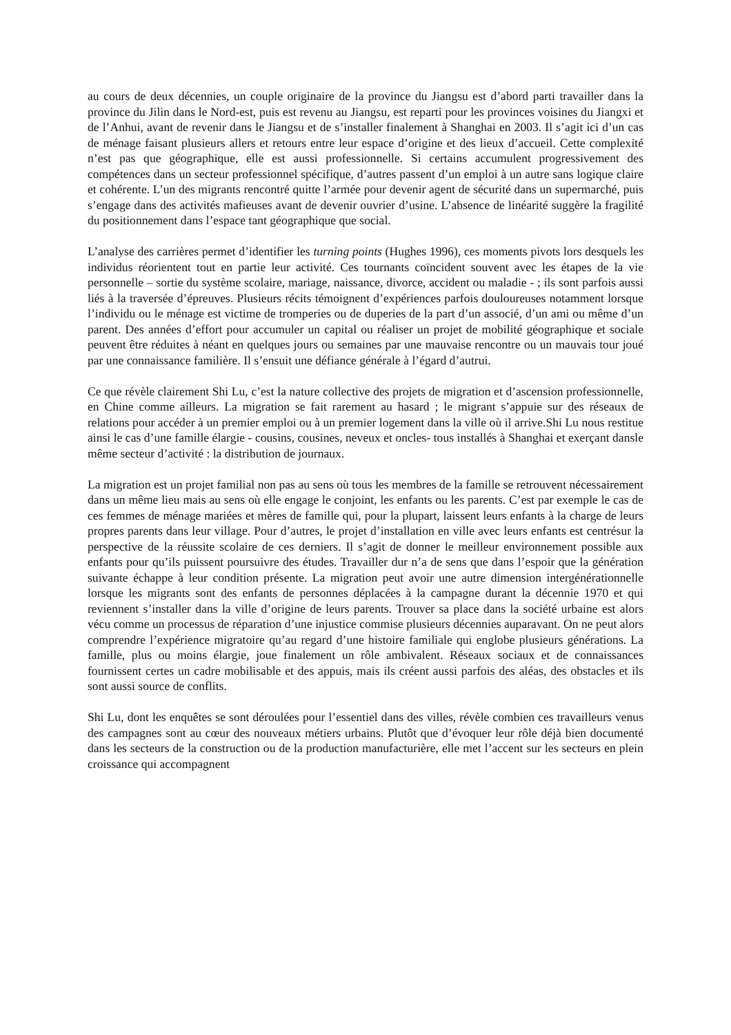au cours de deux décennies, un couple originaire de la province du Jiangsu est d’abord parti travailler dans la province du Jilin dans le Nord-est, puis est revenu au Jiangsu, est reparti pour les provinces voisines du Jiangxi et de l’Anhui, avant de revenir dans le Jiangsu et de s’installer finalement à Shanghai en 2003. Il s’agit ici d’un cas de ménage faisant plusieurs allers et retours entre leur espace d’origine et des lieux d’accueil. Cette complexité n’est pas que géographique, elle est aussi professionnelle. Si certains accumulent progressivement des compétences dans un secteur professionnel spécifique, d’autres passent d’un emploi à un autre sans logique claire et cohérente. L’un des migrants rencontré quitte l’armée pour devenir agent de sécurité dans un supermarché, puis s’engage dans des activités mafieuses avant de devenir ouvrier d’usine. L’absence de linéarité suggère la fragilité du positionnement dans l’espace tant géographique que social.
L’analyse des carrières permet d’identifier les turning points (Hughes 1996), ces moments pivots lors desquels les individus réorientent tout en partie leur activité. Ces tournants coïncident souvent avec les étapes de la vie personnelle – sortie du système scolaire, mariage, naissance, divorce, accident ou maladie - ; ils sont parfois aussi liés à la traversée d’épreuves. Plusieurs récits témoignent d’expériences parfois douloureuses notamment lorsque l’individu ou le ménage est victime de tromperies ou de duperies de la part d’un associé, d’un ami ou même d’un parent. Des années d’effort pour accumuler un capital ou réaliser un projet de mobilité géographique et sociale peuvent être réduites à néant en quelques jours ou semaines par une mauvaise rencontre ou un mauvais tour joué par une connaissance familière. Il s’ensuit une défiance générale à l’égard d’autrui.
Ce que révèle clairement Shi Lu, c’est la nature collective des projets de migration et d’ascension professionnelle, en Chine comme ailleurs. La migration se fait rarement au hasard ; le migrant s’appuie sur des réseaux de relations pour accéder à un premier emploi ou à un premier logement dans la ville où il arrive.Shi Lu nous restitue ainsi le cas d’une famille élargie - cousins, cousines, neveux et oncles- tous installés à Shanghai et exerçant dansle même secteur d’activité : la distribution de journaux.
La migration est un projet familial non pas au sens où tous les membres de la famille se retrouvent nécessairement dans un même lieu mais au sens où elle engage le conjoint, les enfants ou les parents. C’est par exemple le cas de ces femmes de ménage mariées et mères de famille qui, pour la plupart, laissent leurs enfants à la charge de leurs propres parents dans leur village. Pour d’autres, le projet d’installation en ville avec leurs enfants est centrésur la perspective de la réussite scolaire de ces derniers. Il s’agit de donner le meilleur environnement possible aux enfants pour qu’ils puissent poursuivre des études. Travailler dur n’a de sens que dans l’espoir que la génération suivante échappe à leur condition présente. La migration peut avoir une autre dimension intergénérationnelle lorsque les migrants sont des enfants de personnes déplacées à la campagne durant la décennie 1970 et qui reviennent s’installer dans la ville d’origine de leurs parents. Trouver sa place dans la société urbaine est alors vécu comme un processus de réparation d’une injustice commise plusieurs décennies auparavant. On ne peut alors comprendre l’expérience migratoire qu’au regard d’une histoire familiale qui englobe plusieurs générations. La famille, plus ou moins élargie, joue finalement un rôle ambivalent. Réseaux sociaux et de connaissances fournissent certes un cadre mobilisable et des appuis, mais ils créent aussi parfois des aléas, des obstacles et ils sont aussi source de conflits.
Shi Lu, dont les enquêtes se sont déroulées pour l’essentiel dans des villes, révèle combien ces travailleurs venus des campagnes sont au cœur des nouveaux métiers urbains. Plutôt que d’évoquer leur rôle déjà bien documenté dans les secteurs de la construction ou de la production manufacturière, elle met l’accent sur les secteurs en plein croissance qui accompagnent